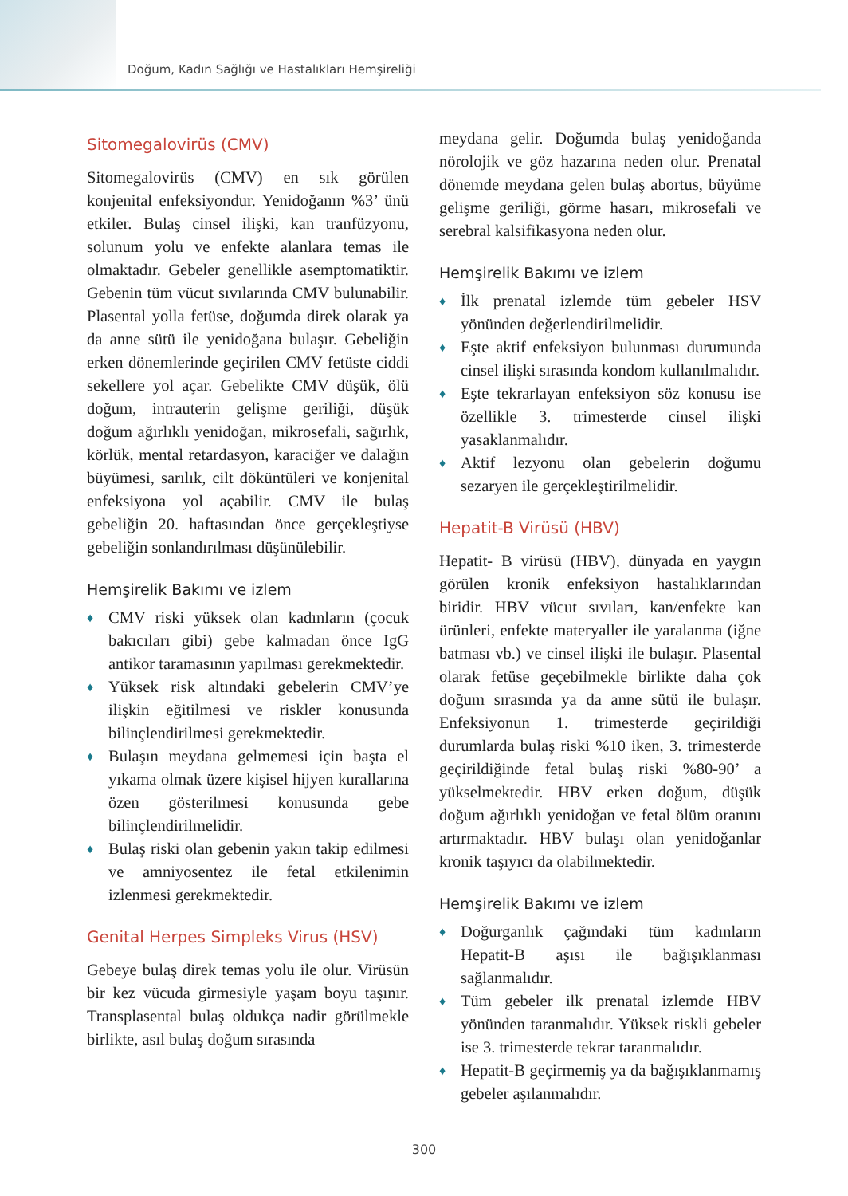Doğum, Kadın Sağlığı ve Hastalıkları Hemşireliği
Sitomegalovirüs (CMV)
Sitomegalovirüs (CMV) en sık görülen konjenital enfeksiyondur. Yenidoğanın %3’ ünü etkiler. Bulaş cinsel ilişki, kan tranfüzyonu, solunum yolu ve enfekte alanlara temas ile olmaktadır. Gebeler genellikle asemptomatiktir. Gebenin tüm vücut sıvılarında CMV bulunabilir. Plasental yolla fetüse, doğumda direk olarak ya da anne sütü ile yenidoğana bulaşır. Gebeliğin erken dönemlerinde geçirilen CMV fetüste ciddi sekellere yol açar. Gebelikte CMV düşük, ölü doğum, intrauterin gelişme geriliği, düşük doğum ağırlıklı yenidoğan, mikrosefali, sağırlık, körlük, mental retardasyon, karaciğer ve dalağın büyümesi, sarılık, cilt döküntüleri ve konjenital enfeksiyona yol açabilir. CMV ile bulaş gebeliğin 20. haftasından önce gerçekleştiyse gebeliğin sonlandırılması düşünülebilir.
Hemşirelik Bakımı ve izlem
♦ CMV riski yüksek olan kadınların (çocuk bakıcıları gibi) gebe kalmadan önce IgG antikor taramasının yapılması gerekmektedir.
♦ Yüksek risk altındaki gebelerin CMV’ye ilişkin eğitilmesi ve riskler konusunda bilinçlendirilmesi gerekmektedir.
♦ Bulaşın meydana gelmemesi için başta el yıkama olmak üzere kişisel hijyen kurallarına özen gösterilmesi konusunda gebe bilinçlendirilmelidir.
♦ Bulaş riski olan gebenin yakın takip edilmesi ve amniyosentez ile fetal etkilenimin izlenmesi gerekmektedir.
Genital Herpes Simpleks Virus (HSV)
Gebeye bulaş direk temas yolu ile olur. Virüsün bir kez vücuda girmesiyle yaşam boyu taşınır. Transplasental bulaş oldukça nadir görülmekle birlikte, asıl bulaş doğum sırasında
meydana gelir. Doğumda bulaş yenidoğanda nörolojik ve göz hazarına neden olur. Prenatal dönemde meydana gelen bulaş abortus, büyüme gelişme geriliği, görme hasarı, mikrosefali ve serebral kalsifikasyona neden olur.
Hemşirelik Bakımı ve izlem
♦ İlk prenatal izlemde tüm gebeler HSV yönünden değerlendirilmelidir.
♦ Eşte aktif enfeksiyon bulunması durumunda cinsel ilişki sırasında kondom kullanılmalıdır.
♦ Eşte tekrarlayan enfeksiyon söz konusu ise özellikle 3. trimesterde cinsel ilişki yasaklanmalıdır.
♦ Aktif lezyonu olan gebelerin doğumu sezaryen ile gerçekleştirilmelidir.
Hepatit-B Virüsü (HBV)
Hepatit- B virüsü (HBV), dünyada en yaygın görülen kronik enfeksiyon hastalıklarından biridir. HBV vücut sıvıları, kan/enfekte kan ürünleri, enfekte materyaller ile yaralanma (iğne batması vb.) ve cinsel ilişki ile bulaşır. Plasental olarak fetüse geçebilmekle birlikte daha çok doğum sırasında ya da anne sütü ile bulaşır. Enfeksiyonun 1. trimesterde geçirildiği durumlarda bulaş riski %10 iken, 3. trimesterde geçirildiğinde fetal bulaş riski %80-90’ a yükselmektedir. HBV erken doğum, düşük doğum ağırlıklı yenidoğan ve fetal ölüm oranını artırmaktadır. HBV bulaşı olan yenidoğanlar kronik taşıyıcı da olabilmektedir.
Hemşirelik Bakımı ve izlem
♦ Doğurganlık çağındaki tüm kadınların Hepatit-B aşısı ile bağışıklanması sağlanmalıdır.
♦ Tüm gebeler ilk prenatal izlemde HBV yönünden taranmalıdır. Yüksek riskli gebeler ise 3. trimesterde tekrar taranmalıdır.
♦ Hepatit-B geçirmemiş ya da bağışıklanmamış gebeler aşılanmalıdır.
300